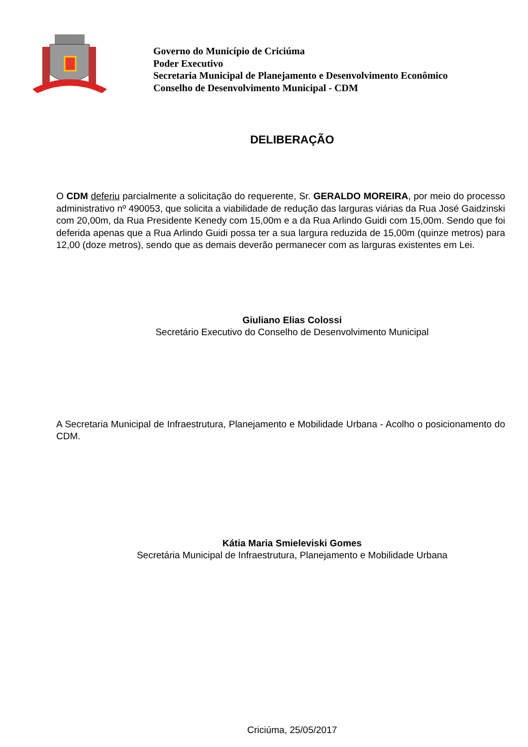Governo do Município de Criciúma
Poder Executivo
Secretaria Municipal de Planejamento e Desenvolvimento Econômico
Conselho de Desenvolvimento Municipal - CDM
DELIBERAÇÃO
O CDM deferiu parcialmente a solicitação do requerente, Sr. GERALDO MOREIRA, por meio do processo administrativo nº 490053, que solicita a viabilidade de redução das larguras viárias da Rua José Gaidzinski com 20,00m, da Rua Presidente Kenedy com 15,00m e a da Rua Arlindo Guidi com 15,00m. Sendo que foi deferida apenas que a Rua Arlindo Guidi possa ter a sua largura reduzida de 15,00m (quinze metros) para 12,00 (doze metros), sendo que as demais deverão permanecer com as larguras existentes em Lei.
Giuliano Elias Colossi
Secretário Executivo do Conselho de Desenvolvimento Municipal
A Secretaria Municipal de Infraestrutura, Planejamento e Mobilidade Urbana - Acolho o posicionamento do CDM.
Kátia Maria Smieleviski Gomes
Secretária Municipal de Infraestrutura, Planejamento e Mobilidade Urbana
Criciúma, 25/05/2017